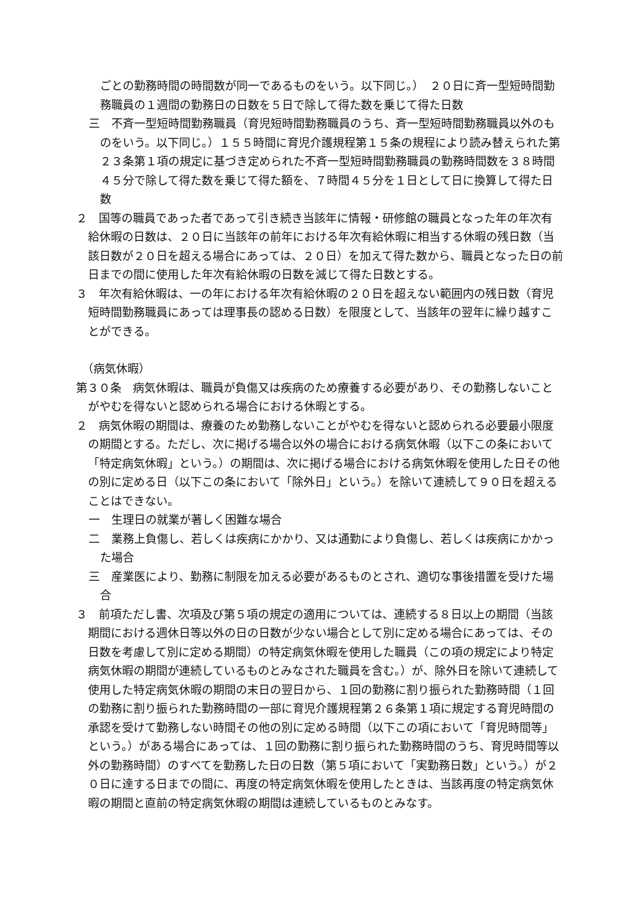ごとの勤務時間の時間数が同一であるものをいう。以下同じ。）　２０日に斉一型短時間勤務職員の１週間の勤務日の日数を５日で除して得た数を乗じて得た日数
三　不斉一型短時間勤務職員（育児短時間勤務職員のうち、斉一型短時間勤務職員以外のものをいう。以下同じ。）１５５時間に育児介護規程第１５条の規程により読み替えられた第２３条第１項の規定に基づき定められた不斉一型短時間勤務職員の勤務時間数を３８時間４５分で除して得た数を乗じて得た額を、７時間４５分を１日として日に換算して得た日数
２　国等の職員であった者であって引き続き当該年に情報・研修館の職員となった年の年次有給休暇の日数は、２０日に当該年の前年における年次有給休暇に相当する休暇の残日数（当該日数が２０日を超える場合にあっては、２０日）を加えて得た数から、職員となった日の前日までの間に使用した年次有給休暇の日数を減じて得た日数とする。
３　年次有給休暇は、一の年における年次有給休暇の２０日を超えない範囲内の残日数（育児短時間勤務職員にあっては理事長の認める日数）を限度として、当該年の翌年に繰り越すことができる。
（病気休暇）
第３０条　病気休暇は、職員が負傷又は疾病のため療養する必要があり、その勤務しないことがやむを得ないと認められる場合における休暇とする。
２　病気休暇の期間は、療養のため勤務しないことがやむを得ないと認められる必要最小限度の期間とする。ただし、次に掲げる場合以外の場合における病気休暇（以下この条において「特定病気休暇」という。）の期間は、次に掲げる場合における病気休暇を使用した日その他の別に定める日（以下この条において「除外日」という。）を除いて連続して９０日を超えることはできない。
一　生理日の就業が著しく困難な場合
二　業務上負傷し、若しくは疾病にかかり、又は通勤により負傷し、若しくは疾病にかかった場合
三　産業医により、勤務に制限を加える必要があるものとされ、適切な事後措置を受けた場合
３　前項ただし書、次項及び第５項の規定の適用については、連続する８日以上の期間（当該期間における週休日等以外の日の日数が少ない場合として別に定める場合にあっては、その日数を考慮して別に定める期間）の特定病気休暇を使用した職員（この項の規定により特定病気休暇の期間が連続しているものとみなされた職員を含む。）が、除外日を除いて連続して使用した特定病気休暇の期間の末日の翌日から、１回の勤務に割り振られた勤務時間（１回の勤務に割り振られた勤務時間の一部に育児介護規程第２６条第１項に規定する育児時間の承認を受けて勤務しない時間その他の別に定める時間（以下この項において「育児時間等」という。）がある場合にあっては、１回の勤務に割り振られた勤務時間のうち、育児時間等以外の勤務時間）のすべてを勤務した日の日数（第５項において「実勤務日数」という。）が２０日に達する日までの間に、再度の特定病気休暇を使用したときは、当該再度の特定病気休暇の期間と直前の特定病気休暇の期間は連続しているものとみなす。